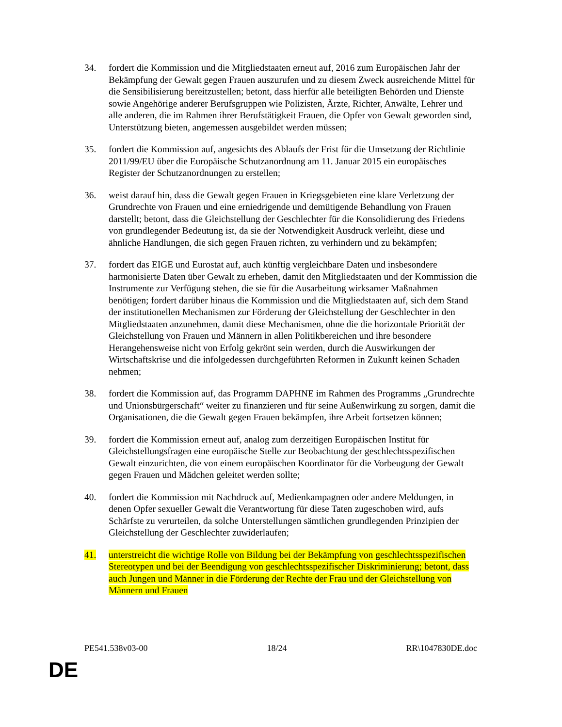34. fordert die Kommission und die Mitgliedstaaten erneut auf, 2016 zum Europäischen Jahr der Bekämpfung der Gewalt gegen Frauen auszurufen und zu diesem Zweck ausreichende Mittel für die Sensibilisierung bereitzustellen; betont, dass hierfür alle beteiligten Behörden und Dienste sowie Angehörige anderer Berufsgruppen wie Polizisten, Ärzte, Richter, Anwälte, Lehrer und alle anderen, die im Rahmen ihrer Berufstätigkeit Frauen, die Opfer von Gewalt geworden sind, Unterstützung bieten, angemessen ausgebildet werden müssen;
35. fordert die Kommission auf, angesichts des Ablaufs der Frist für die Umsetzung der Richtlinie 2011/99/EU über die Europäische Schutzanordnung am 11. Januar 2015 ein europäisches Register der Schutzanordnungen zu erstellen;
36. weist darauf hin, dass die Gewalt gegen Frauen in Kriegsgebieten eine klare Verletzung der Grundrechte von Frauen und eine erniedrigende und demütigende Behandlung von Frauen darstellt; betont, dass die Gleichstellung der Geschlechter für die Konsolidierung des Friedens von grundlegender Bedeutung ist, da sie der Notwendigkeit Ausdruck verleiht, diese und ähnliche Handlungen, die sich gegen Frauen richten, zu verhindern und zu bekämpfen;
37. fordert das EIGE und Eurostat auf, auch künftig vergleichbare Daten und insbesondere harmonisierte Daten über Gewalt zu erheben, damit den Mitgliedstaaten und der Kommission die Instrumente zur Verfügung stehen, die sie für die Ausarbeitung wirksamer Maßnahmen benötigen; fordert darüber hinaus die Kommission und die Mitgliedstaaten auf, sich dem Stand der institutionellen Mechanismen zur Förderung der Gleichstellung der Geschlechter in den Mitgliedstaaten anzunehmen, damit diese Mechanismen, ohne die die horizontale Priorität der Gleichstellung von Frauen und Männern in allen Politikbereichen und ihre besondere Herangehensweise nicht von Erfolg gekrönt sein werden, durch die Auswirkungen der Wirtschaftskrise und die infolgedessen durchgeführten Reformen in Zukunft keinen Schaden nehmen;
38. fordert die Kommission auf, das Programm DAPHNE im Rahmen des Programms „Grundrechte und Unionsbürgerschaft“ weiter zu finanzieren und für seine Außenwirkung zu sorgen, damit die Organisationen, die die Gewalt gegen Frauen bekämpfen, ihre Arbeit fortsetzen können;
39. fordert die Kommission erneut auf, analog zum derzeitigen Europäischen Institut für Gleichstellungsfragen eine europäische Stelle zur Beobachtung der geschlechtsspezifischen Gewalt einzurichten, die von einem europäischen Koordinator für die Vorbeugung der Gewalt gegen Frauen und Mädchen geleitet werden sollte;
40. fordert die Kommission mit Nachdruck auf, Medienkampagnen oder andere Meldungen, in denen Opfer sexueller Gewalt die Verantwortung für diese Taten zugeschoben wird, aufs Schärfste zu verurteilen, da solche Unterstellungen sämtlichen grundlegenden Prinzipien der Gleichstellung der Geschlechter zuwiderlaufen;
41. unterstreicht die wichtige Rolle von Bildung bei der Bekämpfung von geschlechtsspezifischen Stereotypen und bei der Beendigung von geschlechtsspezifischer Diskriminierung; betont, dass auch Jungen und Männer in die Förderung der Rechte der Frau und der Gleichstellung von Männern und Frauen
PE541.538v03-00 18/24 RR\1047830DE.doc
DE